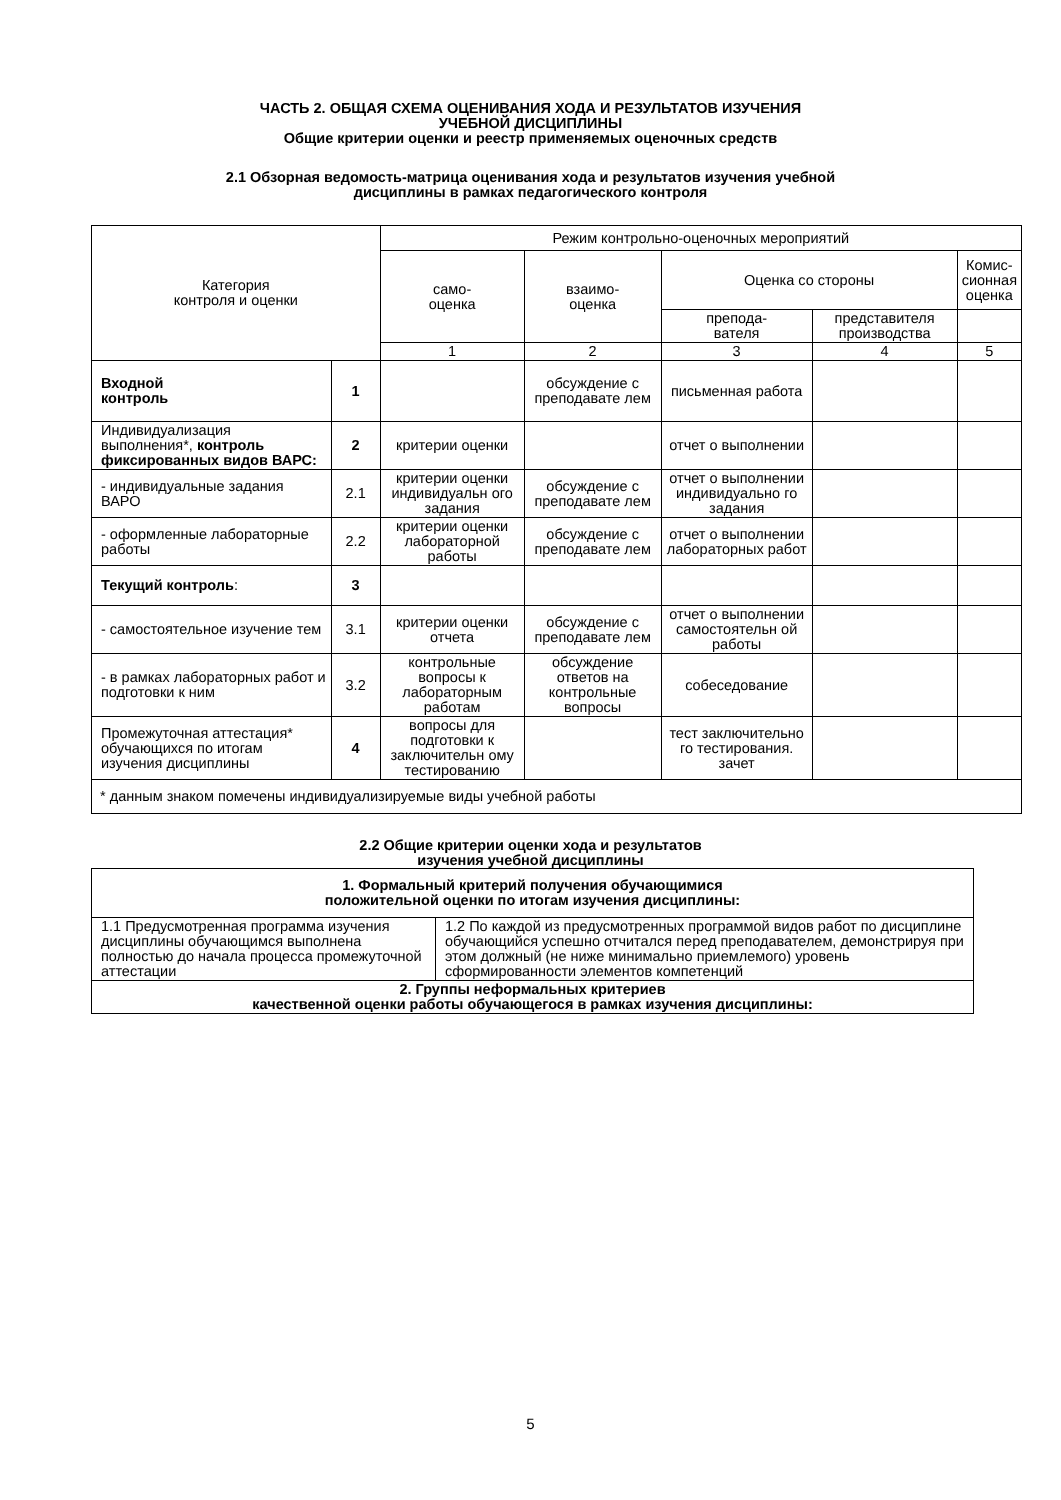ЧАСТЬ 2. ОБЩАЯ СХЕМА ОЦЕНИВАНИЯ ХОДА И РЕЗУЛЬТАТОВ ИЗУЧЕНИЯ
УЧЕБНОЙ ДИСЦИПЛИНЫ
Общие критерии оценки и реестр применяемых оценочных средств
2.1 Обзорная ведомость-матрица оценивания хода и результатов изучения учебной
дисциплины в рамках педагогического контроля
| Категория контроля и оценки | | Режим контрольно-оценочных мероприятий | | | | |
| --- | --- | --- | --- | --- | --- | --- |
| | | само- оценка | взаимо- оценка | Оценка со стороны | | Комис- сионная оценка |
| | | | | препода- вателя | представителя производства | |
| | | 1 | 2 | 3 | 4 | 5 |
| Входной контроль | 1 | | обсуждение с преподавате лем | письменная работа | | |
| Индивидуализация выполнения*, контроль фиксированных видов ВАРС: | 2 | критерии оценки | | отчет о выполнении | | |
| - индивидуальные задания ВАРО | 2.1 | критерии оценки индивидуальн ого задания | обсуждение с преподавате лем | отчет о выполнении индивидуально го задания | | |
| - оформленные лабораторные работы | 2.2 | критерии оценки лабораторной работы | обсуждение с преподавате лем | отчет о выполнении лабораторных работ | | |
| Текущий контроль : | 3 | | | | | |
| - самостоятельное изучение тем | 3.1 | критерии оценки отчета | обсуждение с преподавате лем | отчет о выполнении самостоятельн ой работы | | |
| - в рамках лабораторных работ и подготовки к ним | 3.2 | контрольные вопросы к лабораторным работам | обсуждение ответов на контрольные вопросы | собеседование | | |
| Промежуточная аттестация* обучающихся по итогам изучения дисциплины | 4 | вопросы для подготовки к заключительн ому тестированию | | тест заключительно го тестирования. зачет | | |
| * данным знаком помечены индивидуализируемые виды учебной работы | | | | | | |
2.2 Общие критерии оценки хода и результатов
изучения учебной дисциплины
| 1. Формальный критерий получения обучающимися положительной оценки по итогам изучения дисциплины: | |
| 1.1 Предусмотренная программа изучения дисциплины обучающимся выполнена полностью до начала процесса промежуточной аттестации | 1.2 По каждой из предусмотренных программой видов работ по дисциплине обучающийся успешно отчитался перед преподавателем, демонстрируя при этом должный (не ниже минимально приемлемого) уровень сформированности элементов компетенций |
| 2. Группы неформальных критериев качественной оценки работы обучающегося в рамках изучения дисциплины: | |
5